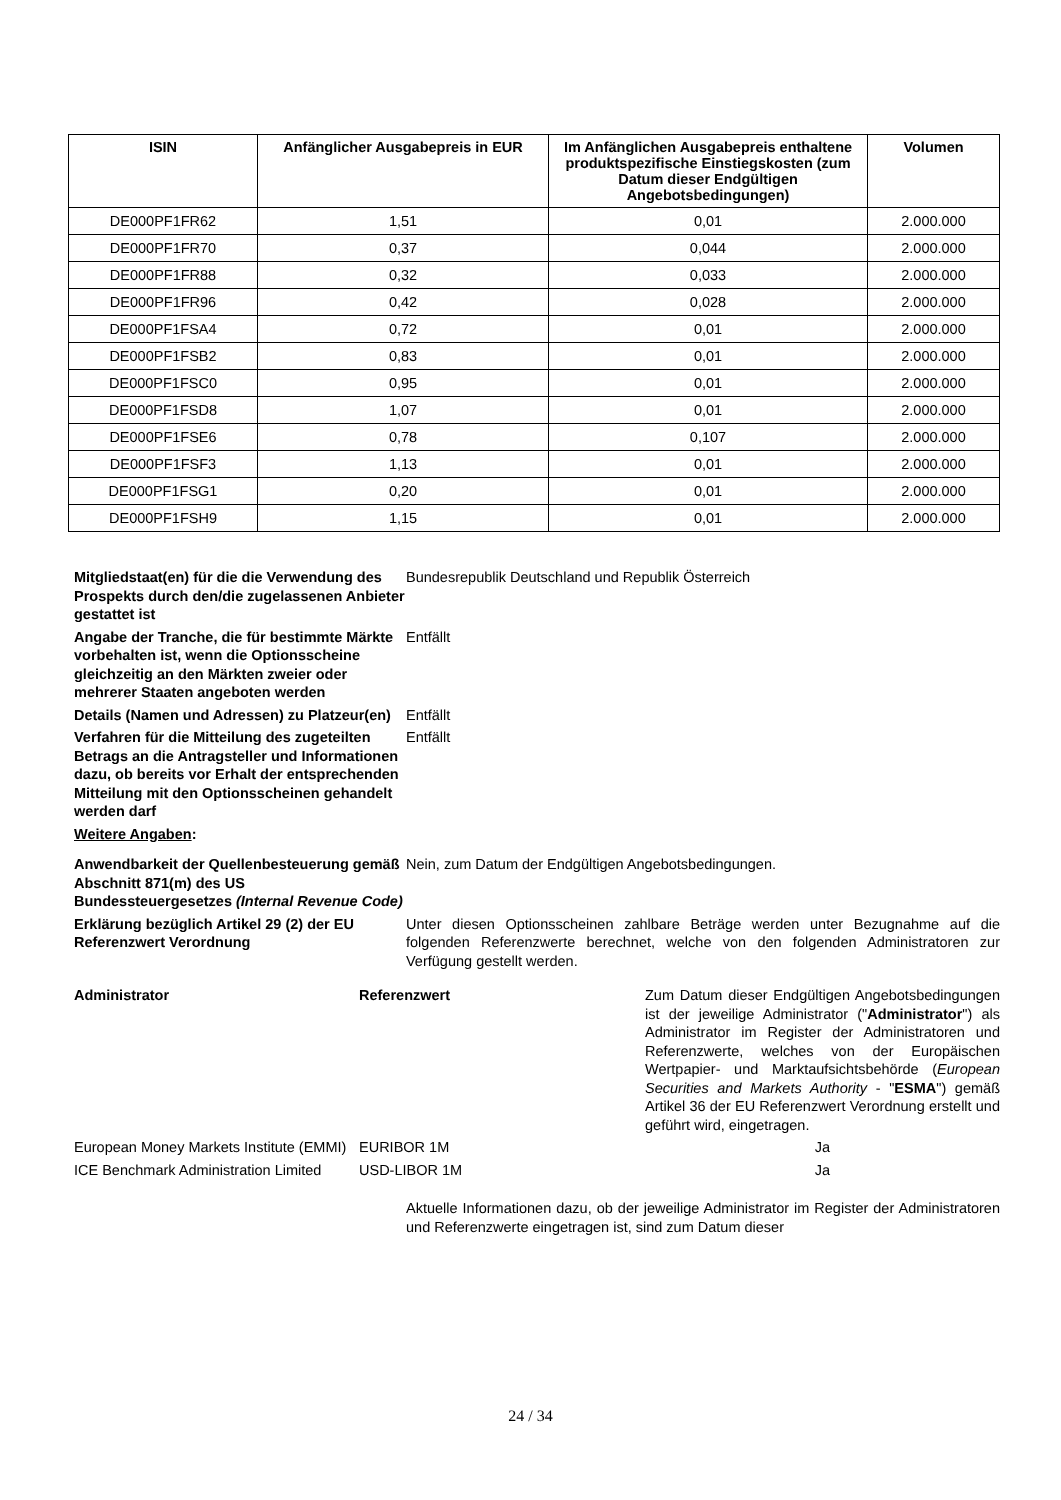| ISIN | Anfänglicher Ausgabepreis in EUR | Im Anfänglichen Ausgabepreis enthaltene produktspezifische Einstiegskosten (zum Datum dieser Endgültigen Angebotsbedingungen) | Volumen |
| --- | --- | --- | --- |
| DE000PF1FR62 | 1,51 | 0,01 | 2.000.000 |
| DE000PF1FR70 | 0,37 | 0,044 | 2.000.000 |
| DE000PF1FR88 | 0,32 | 0,033 | 2.000.000 |
| DE000PF1FR96 | 0,42 | 0,028 | 2.000.000 |
| DE000PF1FSA4 | 0,72 | 0,01 | 2.000.000 |
| DE000PF1FSB2 | 0,83 | 0,01 | 2.000.000 |
| DE000PF1FSC0 | 0,95 | 0,01 | 2.000.000 |
| DE000PF1FSD8 | 1,07 | 0,01 | 2.000.000 |
| DE000PF1FSE6 | 0,78 | 0,107 | 2.000.000 |
| DE000PF1FSF3 | 1,13 | 0,01 | 2.000.000 |
| DE000PF1FSG1 | 0,20 | 0,01 | 2.000.000 |
| DE000PF1FSH9 | 1,15 | 0,01 | 2.000.000 |
Mitgliedstaat(en) für die die Verwendung des Prospekts durch den/die zugelassenen Anbieter gestattet ist
Bundesrepublik Deutschland und Republik Österreich
Angabe der Tranche, die für bestimmte Märkte vorbehalten ist, wenn die Optionsscheine gleichzeitig an den Märkten zweier oder mehrerer Staaten angeboten werden
Entfällt
Details (Namen und Adressen) zu Platzeur(en)
Entfällt
Verfahren für die Mitteilung des zugeteilten Betrags an die Antragsteller und Informationen dazu, ob bereits vor Erhalt der entsprechenden Mitteilung mit den Optionsscheinen gehandelt werden darf
Entfällt
Weitere Angaben:
Anwendbarkeit der Quellenbesteuerung gemäß Abschnitt 871(m) des US Bundessteuergesetzes (Internal Revenue Code)
Nein, zum Datum der Endgültigen Angebotsbedingungen.
Erklärung bezüglich Artikel 29 (2) der EU Referenzwert Verordnung
Unter diesen Optionsscheinen zahlbare Beträge werden unter Bezugnahme auf die folgenden Referenzwerte berechnet, welche von den folgenden Administratoren zur Verfügung gestellt werden.
Administrator Referenzwert Zum Datum dieser Endgültigen Angebots­bedingungen ist der jeweilige Administrator ("Administrator") als Administrator im Register der Administratoren und Referenzwerte, welches von der Europäischen Wertpapier- und Marktaufsichtsbehörde (European Securities and Markets Authority - "ESMA") gemäß Artikel 36 der EU Referenzwert Verordnung erstellt und geführt wird, eingetragen.
European Money Markets Institute (EMMI)
EURIBOR 1M Ja
ICE Benchmark Administration Limited
USD-LIBOR 1M Ja
Aktuelle Informationen dazu, ob der jeweilige Administrator im Register der Administratoren und Referenzwerte eingetragen ist, sind zum Datum dieser
24 / 34